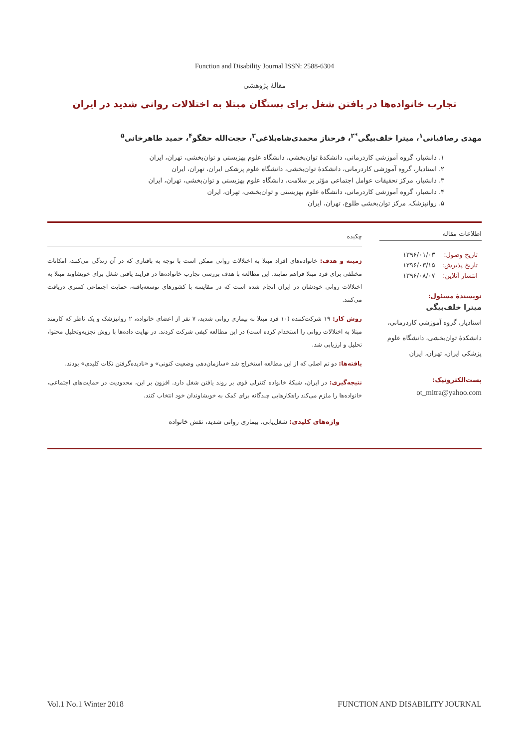Function and Disability Journal ISSN: 2588-6304
مقالهٔ پژوهشی
تجارب خانواده‌ها در یافتن شغل برای بستگان مبتلا به اختلالات روانی شدید در ایران
مهدی رصافیانی<sup>۱</sup>، میترا خلف‌بیگی<sup>*۲</sup>، فرحناز محمدی‌شاه‌بلاغی<sup>۳</sup>، حجت‌الله حقگو<sup>۴</sup>، حمید طاهرخانی<sup>۵</sup>
۱. دانشیار، گروه آموزشی کاردرمانی، دانشکدهٔ توان‌بخشی، دانشگاه علوم بهزیستی و توان‌بخشی، تهران، ایران
۲. استادیار، گروه آموزشی کاردرمانی، دانشکدهٔ توان‌بخشی، دانشگاه علوم پزشکی ایران، تهران، ایران
۳. دانشیار، مرکز تحقیقات عوامل اجتماعی مؤثر بر سلامت، دانشگاه علوم بهزیستی و توان‌بخشی، تهران، ایران
۴. دانشیار، گروه آموزشی کاردرمانی، دانشگاه علوم بهزیستی و توان‌بخشی، تهران، ایران
۵. روانپزشک، مرکز توان‌بخشی طلوع، تهران، ایران
اطلاعات مقاله
| تاریخ وصول: | ۱۳۹۶/۰۱/۰۳ |
| تاریخ پذیرش: | ۱۳۹۶/۰۳/۱۵ |
| انتشار آنلاین: | ۱۳۹۶/۰۸/۰۷ |
نویسندهٔ مسئول:
میترا خلف‌بیگی
استادیار، گروه آموزشی کاردرمانی، دانشکدهٔ توان‌بخشی، دانشگاه علوم پزشکی ایران، تهران، ایران
پست‌الکترونیک:
ot_mitra@yahoo.com
چکیده
زمینه و هدف: خانواده‌های افراد مبتلا به اختلالات روانی ممکن است با توجه به بافتاری که در آن زندگی می‌کنند، امکانات مختلفی برای فرد مبتلا فراهم نمایند. این مطالعه با هدف بررسی تجارب خانواده‌ها در فرایند یافتن شغل برای خویشاوند مبتلا به اختلالات روانی خودشان در ایران انجام شده است که در مقایسه با کشورهای توسعه‌یافته، حمایت اجتماعی کمتری دریافت می‌کنند.
روش کار: ۱۹ شرکت‌کننده (۱۰ فرد مبتلا به بیماری روانی شدید، ۷ نفر از اعضای خانواده، ۲ روانپزشک و یک ناظر که کارمند مبتلا به اختلالات روانی را استخدام کرده است) در این مطالعه کیفی شرکت کردند. در نهایت داده‌ها با روش تجزیه‌وتحلیل محتوا، تحلیل و ارزیابی شد.
یافته‌ها: دو تم اصلی که از این مطالعه استخراج شد «سازمان‌دهی وضعیت کنونی» و «نادیده‌گرفتن نکات کلیدی» بودند.
نتیجه‌گیری: در ایران، شبکهٔ خانواده کنترلی قوی بر روند یافتن شغل دارد. افزون بر این، محدودیت در حمایت‌های اجتماعی، خانواده‌ها را ملزم می‌کند راهکارهایی چندگانه برای کمک به خویشاوندان خود انتخاب کنند.
واژه‌های کلیدی: شغل‌یابی، بیماری روانی شدید، نقش خانواده
Vol.1 No.1 Winter 2018 FUNCTION AND DISABILITY JOURNAL